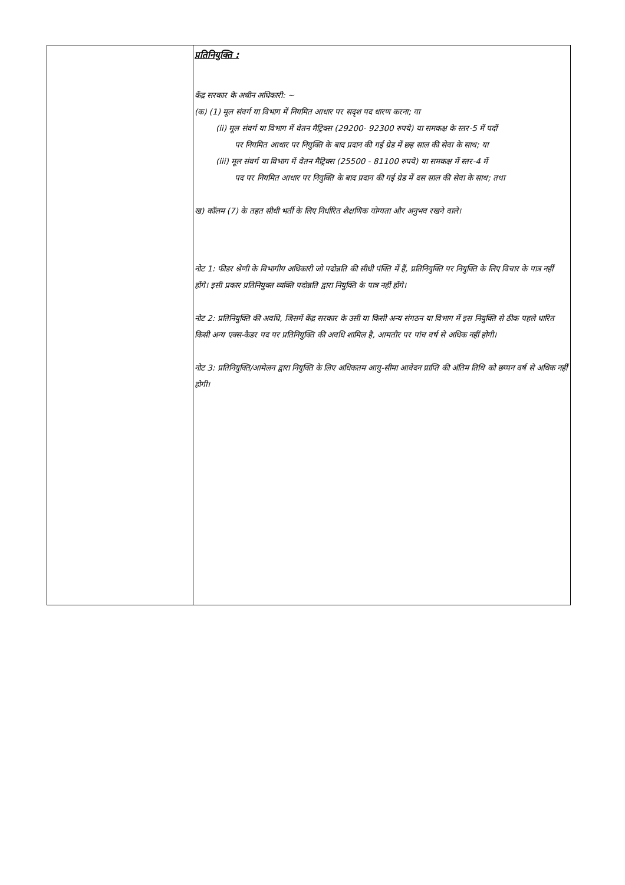| | प्रतिनियुक्ति : केंद्र सरकार के अधीन अधिकारी: ~ (क) (1) मूल संवर्ग या विभाग में नियमित आधार पर सदृश पद धारण करना; या (ii) मूल संवर्ग या विभाग में वेतन मैट्रिक्स (29200- 92300 रुपये) या समकक्ष के स्तर-5 में पदों पर नियमित आधार पर नियुक्ति के बाद प्रदान की गई ग्रेड में छह साल की सेवा के साथ; या (iii) मूल संवर्ग या विभाग में वेतन मैट्रिक्स (25500 - 81100 रुपये) या समकक्ष में स्तर-4 में पद पर नियमित आधार पर नियुक्ति के बाद प्रदान की गई ग्रेड में दस साल की सेवा के साथ; तथा ख) कॉलम (7) के तहत सीधी भर्ती के लिए निर्धारित शैक्षणिक योग्यता और अनुभव रखने वाले। नोट 1: फीडर श्रेणी के विभागीय अधिकारी जो पदोन्नति की सीधी पंक्ति में हैं, प्रतिनियुक्ति पर नियुक्ति के लिए विचार के पात्र नहीं होंगे। इसी प्रकार प्रतिनियुक्त व्यक्ति पदोन्नति द्वारा नियुक्ति के पात्र नहीं होंगे। नोट 2: प्रतिनियुक्ति की अवधि, जिसमें केंद्र सरकार के उसी या किसी अन्य संगठन या विभाग में इस नियुक्ति से ठीक पहले धारित किसी अन्य एक्स-कैडर पद पर प्रतिनियुक्ति की अवधि शामिल है, आमतौर पर पांच वर्ष से अधिक नहीं होगी। नोट 3: प्रतिनियुक्ति/आमेलन द्वारा नियुक्ति के लिए अधिकतम आयु-सीमा आवेदन प्राप्ति की अंतिम तिथि को छप्पन वर्ष से अधिक नहीं होगी। |